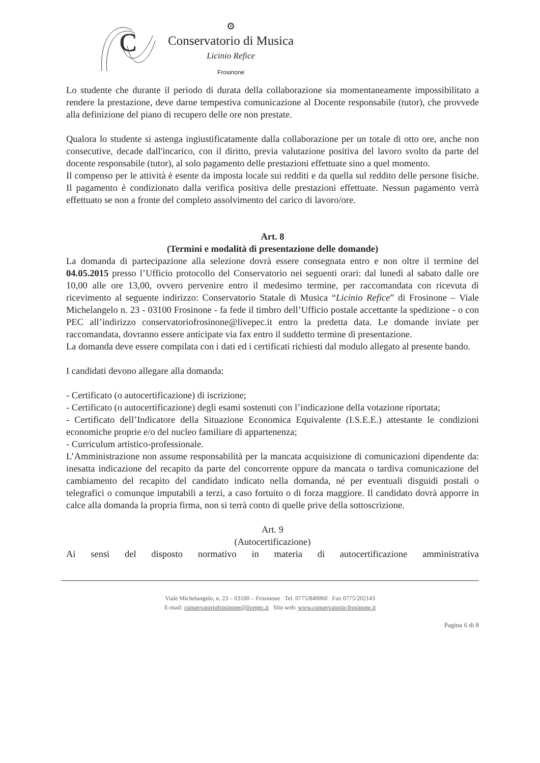C
⚙
Conservatorio di Musica
Licinio Refice
Frosinone
Lo studente che durante il periodo di durata della collaborazione sia momentaneamente impossibilitato a rendere la prestazione, deve darne tempestiva comunicazione al Docente responsabile (tutor), che provvede alla definizione del piano di recupero delle ore non prestate.
Qualora lo studente si astenga ingiustificatamente dalla collaborazione per un totale di otto ore, anche non consecutive, decade dall'incarico, con il diritto, previa valutazione positiva del lavoro svolto da parte del docente responsabile (tutor), al solo pagamento delle prestazioni effettuate sino a quel momento.
Il compenso per le attività è esente da imposta locale sui redditi e da quella sul reddito delle persone fisiche. Il pagamento è condizionato dalla verifica positiva delle prestazioni effettuate. Nessun pagamento verrà effettuato se non a fronte del completo assolvimento del carico di lavoro/ore.
Art. 8
(Termini e modalità di presentazione delle domande)
La domanda di partecipazione alla selezione dovrà essere consegnata entro e non oltre il termine del 04.05.2015 presso l’Ufficio protocollo del Conservatorio nei seguenti orari: dal lunedì al sabato dalle ore 10,00 alle ore 13,00, ovvero pervenire entro il medesimo termine, per raccomandata con ricevuta di ricevimento al seguente indirizzo: Conservatorio Statale di Musica “Licinio Refice” di Frosinone – Viale Michelangelo n. 23 - 03100 Frosinone - fa fede il timbro dell’Ufficio postale accettante la spedizione - o con PEC all’indirizzo conservatoriofrosinone@livepec.it entro la predetta data. Le domande inviate per raccomandata, dovranno essere anticipate via fax entro il suddetto termine di presentazione.
La domanda deve essere compilata con i dati ed i certificati richiesti dal modulo allegato al presente bando.
I candidati devono allegare alla domanda:
- Certificato (o autocertificazione) di iscrizione;
- Certificato (o autocertificazione) degli esami sostenuti con l’indicazione della votazione riportata;
- Certificato dell’Indicatore della Situazione Economica Equivalente (I.S.E.E.) attestante le condizioni economiche proprie e/o del nucleo familiare di appartenenza;
- Curriculum artistico-professionale.
L’Amministrazione non assume responsabilità per la mancata acquisizione di comunicazioni dipendente da: inesatta indicazione del recapito da parte del concorrente oppure da mancata o tardiva comunicazione del cambiamento del recapito del candidato indicato nella domanda, né per eventuali disguidi postali o telegrafici o comunque imputabili a terzi, a caso fortuito o di forza maggiore. Il candidato dovrà apporre in calce alla domanda la propria firma, non si terrà conto di quelle prive della sottoscrizione.
Art. 9
(Autocertificazione)
Ai sensi del disposto normativo in materia di autocertificazione amministrativa
Viale Michelangelo, n. 23 – 03100 – Frosinone Tel. 0775/840060 Fax 0775/202143
E-mail: conservatoriofrosinone@livepec.it Sito web: www.conservatorio-frosinone.it
Pagina 6 di 8